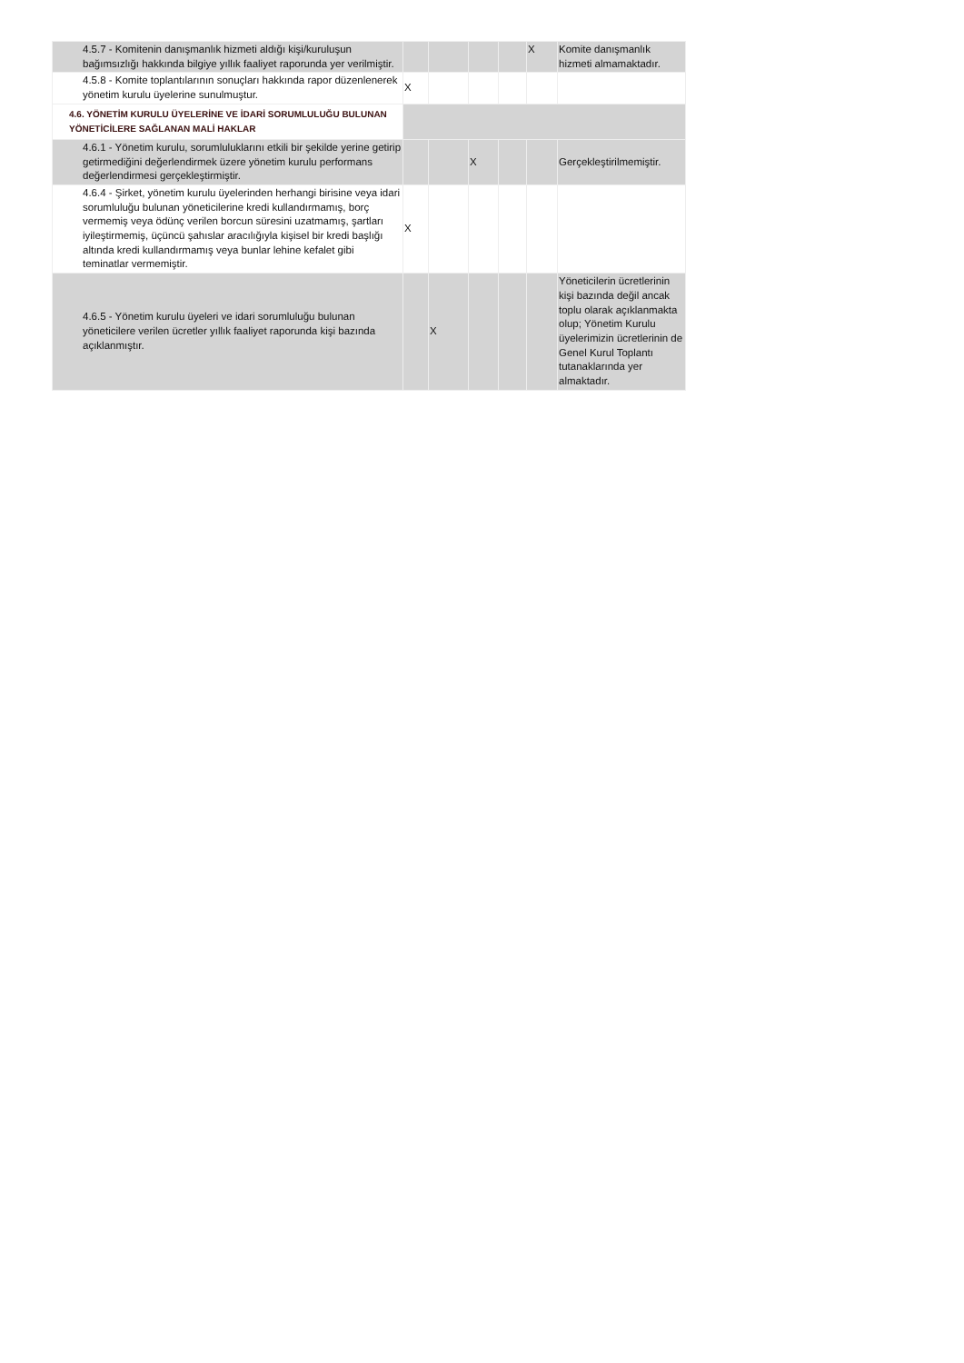| 4.5.7 - Komitenin danışmanlık hizmeti aldığı kişi/kuruluşun bağımsızlığı hakkında bilgiye yıllık faaliyet raporunda yer verilmiştir. | | | | | X | Komite danışmanlık hizmeti almamaktadır. |
| 4.5.8 - Komite toplantılarının sonuçları hakkında rapor düzenlenerek yönetim kurulu üyelerine sunulmuştur. | X | | | | | |
| 4.6. YÖNETİM KURULU ÜYELERİNE VE İDARİ SORUMLULUĞU BULUNAN YÖNETİCİLERE SAĞLANAN MALİ HAKLAR | | | | | | |
| 4.6.1 - Yönetim kurulu, sorumluluklarını etkili bir şekilde yerine getirip getirmediğini değerlendirmek üzere yönetim kurulu performans değerlendirmesi gerçekleştirmiştir. | | | X | | | Gerçekleştirilmemiştir. |
| 4.6.4 - Şirket, yönetim kurulu üyelerinden herhangi birisine veya idari sorumluluğu bulunan yöneticilerine kredi kullandırmamış, borç vermemiş veya ödünç verilen borcun süresini uzatmamış, şartları iyileştirmemiş, üçüncü şahıslar aracılığıyla kişisel bir kredi başlığı altında kredi kullandırmamış veya bunlar lehine kefalet gibi teminatlar vermemiştir. | X | | | | | |
| 4.6.5 - Yönetim kurulu üyeleri ve idari sorumluluğu bulunan yöneticilere verilen ücretler yıllık faaliyet raporunda kişi bazında açıklanmıştır. | | X | | | | Yöneticilerin ücretlerinin kişi bazında değil ancak toplu olarak açıklanmakta olup; Yönetim Kurulu üyelerimizin ücretlerinin de Genel Kurul Toplantı tutanaklarında yer almaktadır. |